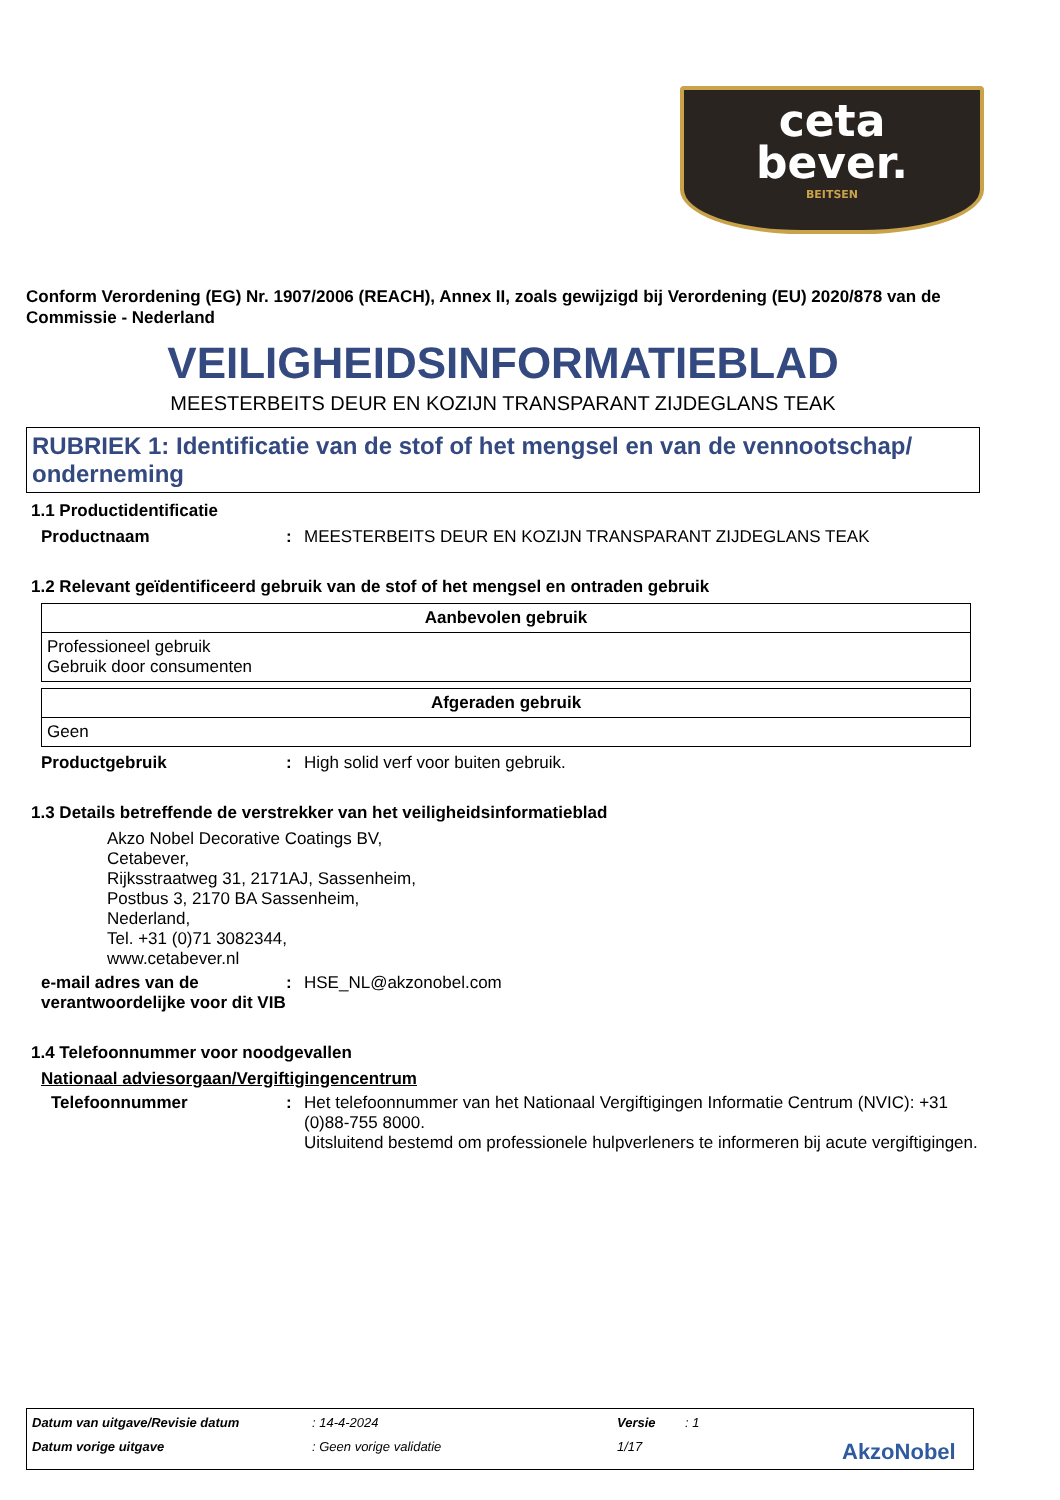ceta
bever.
BEITSEN
Conform Verordening (EG) Nr. 1907/2006 (REACH), Annex II, zoals gewijzigd bij Verordening (EU) 2020/878 van de Commissie - Nederland
VEILIGHEIDSINFORMATIEBLAD
MEESTERBEITS DEUR EN KOZIJN TRANSPARANT ZIJDEGLANS TEAK
RUBRIEK 1: Identificatie van de stof of het mengsel en van de vennootschap/ onderneming
1.1 Productidentificatie
Productnaam: MEESTERBEITS DEUR EN KOZIJN TRANSPARANT ZIJDEGLANS TEAK
1.2 Relevant geïdentificeerd gebruik van de stof of het mengsel en ontraden gebruik
| Aanbevolen gebruik |
| --- |
| Professioneel gebruik Gebruik door consumenten |
| Afgeraden gebruik |
| --- |
| Geen |
Productgebruik: High solid verf voor buiten gebruik.
1.3 Details betreffende de verstrekker van het veiligheidsinformatieblad
Akzo Nobel Decorative Coatings BV,
Cetabever,
Rijksstraatweg 31, 2171AJ, Sassenheim,
Postbus 3, 2170 BA Sassenheim,
Nederland,
Tel. +31 (0)71 3082344,
www.cetabever.nl
e-mail adres van de verantwoordelijke voor dit VIB: HSE_NL@akzonobel.com
1.4 Telefoonnummer voor noodgevallen
Nationaal adviesorgaan/Vergiftigingencentrum
Telefoonnummer: Het telefoonnummer van het Nationaal Vergiftigingen Informatie Centrum (NVIC): +31 (0)88-755 8000.
Uitsluitend bestemd om professionele hulpverleners te informeren bij acute vergiftigingen.
Datum van uitgave/Revisie datum: 14-4-2024 Versie: 1
Datum vorige uitgave: Geen vorige validatie 1/17 AkzoNobel